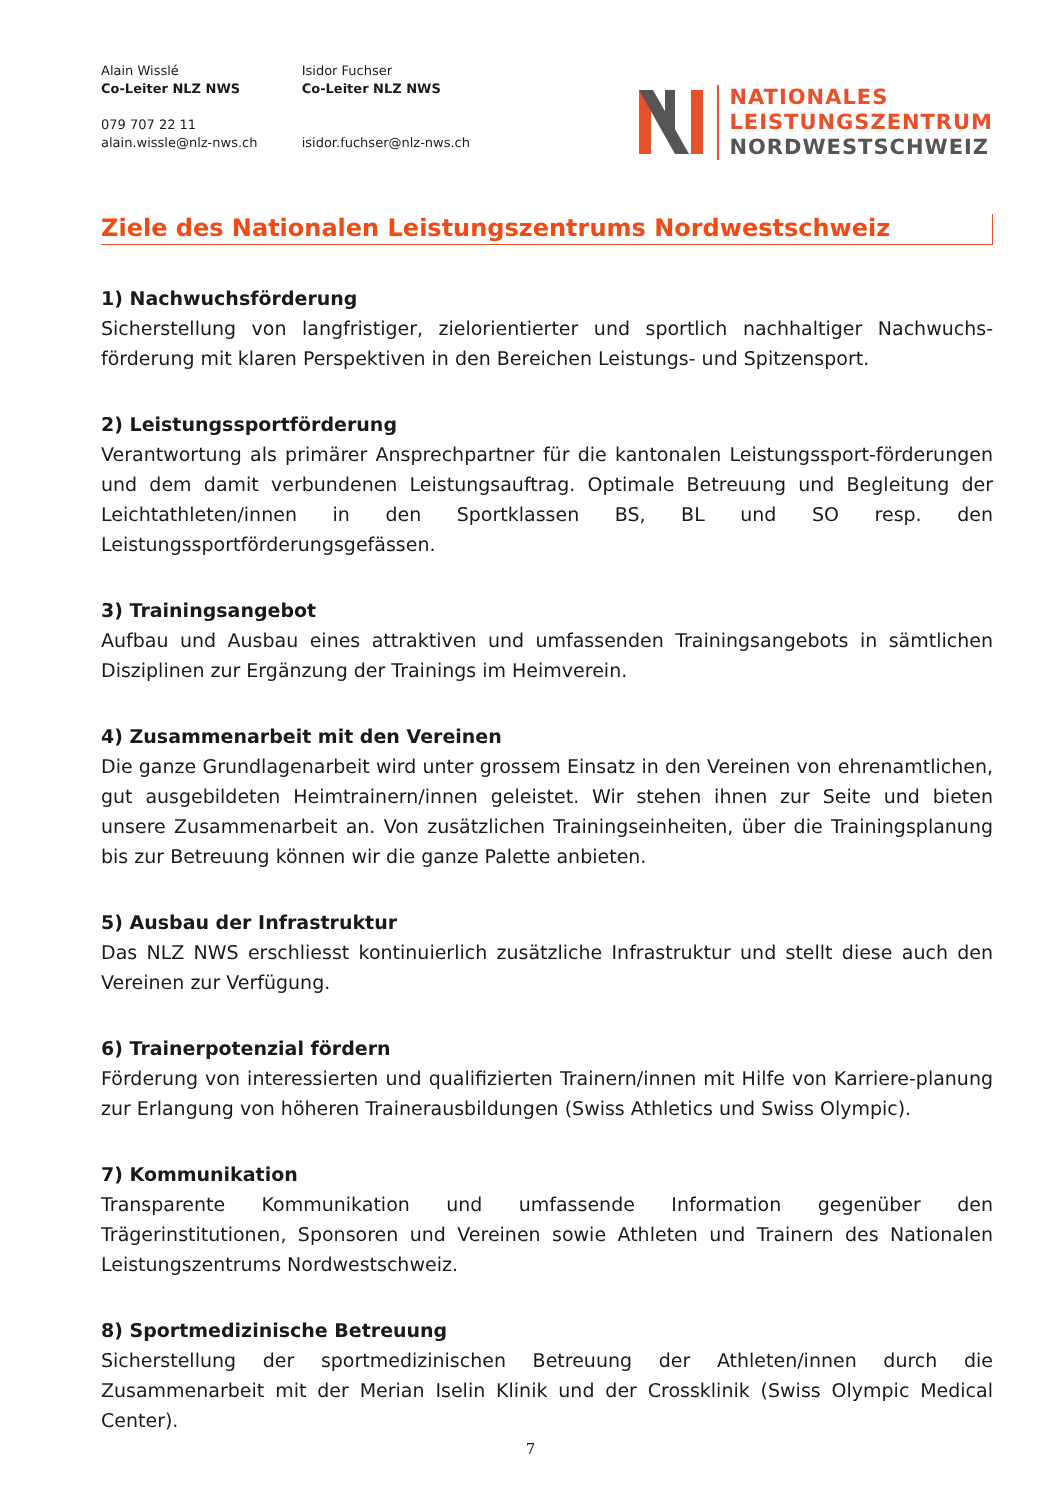Alain Wisslé
Co-Leiter NLZ NWS
079 707 22 11
alain.wissle@nlz-nws.ch
Isidor Fuchser
Co-Leiter NLZ NWS
isidor.fuchser@nlz-nws.ch
NATIONALES
LEISTUNGSZENTRUM
NORDWESTSCHWEIZ
Ziele des Nationalen Leistungszentrums Nordwestschweiz
1) Nachwuchsförderung
Sicherstellung von langfristiger, zielorientierter und sportlich nachhaltiger Nachwuchs-förderung mit klaren Perspektiven in den Bereichen Leistungs- und Spitzensport.
2) Leistungssportförderung
Verantwortung als primärer Ansprechpartner für die kantonalen Leistungssport-förderungen und dem damit verbundenen Leistungsauftrag. Optimale Betreuung und Begleitung der Leichtathleten/innen in den Sportklassen BS, BL und SO resp. den Leistungssportförderungsgefässen.
3) Trainingsangebot
Aufbau und Ausbau eines attraktiven und umfassenden Trainingsangebots in sämtlichen Disziplinen zur Ergänzung der Trainings im Heimverein.
4) Zusammenarbeit mit den Vereinen
Die ganze Grundlagenarbeit wird unter grossem Einsatz in den Vereinen von ehrenamtlichen, gut ausgebildeten Heimtrainern/innen geleistet. Wir stehen ihnen zur Seite und bieten unsere Zusammenarbeit an. Von zusätzlichen Trainingseinheiten, über die Trainingsplanung bis zur Betreuung können wir die ganze Palette anbieten.
5) Ausbau der Infrastruktur
Das NLZ NWS erschliesst kontinuierlich zusätzliche Infrastruktur und stellt diese auch den Vereinen zur Verfügung.
6) Trainerpotenzial fördern
Förderung von interessierten und qualifizierten Trainern/innen mit Hilfe von Karriere-planung zur Erlangung von höheren Trainerausbildungen (Swiss Athletics und Swiss Olympic).
7) Kommunikation
Transparente Kommunikation und umfassende Information gegenüber den Trägerinstitutionen, Sponsoren und Vereinen sowie Athleten und Trainern des Nationalen Leistungszentrums Nordwestschweiz.
8) Sportmedizinische Betreuung
Sicherstellung der sportmedizinischen Betreuung der Athleten/innen durch die Zusammenarbeit mit der Merian Iselin Klinik und der Crossklinik (Swiss Olympic Medical Center).
7